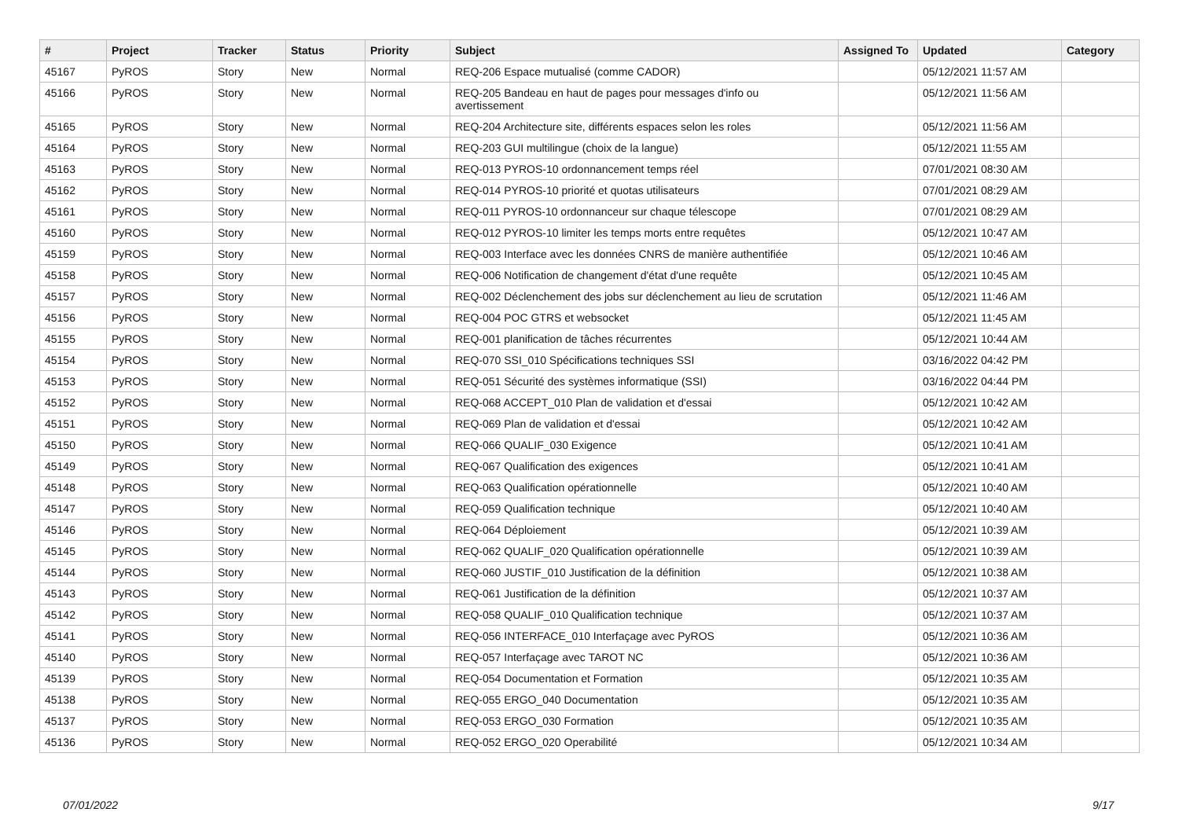| # | Project | Tracker | Status | Priority | Subject | Assigned To | Updated | Category |
| --- | --- | --- | --- | --- | --- | --- | --- | --- |
| 45167 | PyROS | Story | New | Normal | REQ-206 Espace mutualisé (comme CADOR) | | 05/12/2021 11:57 AM | |
| 45166 | PyROS | Story | New | Normal | REQ-205 Bandeau en haut de pages pour messages d'info ou avertissement | | 05/12/2021 11:56 AM | |
| 45165 | PyROS | Story | New | Normal | REQ-204 Architecture site, différents espaces selon les roles | | 05/12/2021 11:56 AM | |
| 45164 | PyROS | Story | New | Normal | REQ-203 GUI multilingue (choix de la langue) | | 05/12/2021 11:55 AM | |
| 45163 | PyROS | Story | New | Normal | REQ-013 PYROS-10 ordonnancement temps réel | | 07/01/2021 08:30 AM | |
| 45162 | PyROS | Story | New | Normal | REQ-014 PYROS-10 priorité et quotas utilisateurs | | 07/01/2021 08:29 AM | |
| 45161 | PyROS | Story | New | Normal | REQ-011 PYROS-10 ordonnanceur sur chaque télescope | | 07/01/2021 08:29 AM | |
| 45160 | PyROS | Story | New | Normal | REQ-012 PYROS-10 limiter les temps morts entre requêtes | | 05/12/2021 10:47 AM | |
| 45159 | PyROS | Story | New | Normal | REQ-003 Interface avec les données CNRS de manière authentifiée | | 05/12/2021 10:46 AM | |
| 45158 | PyROS | Story | New | Normal | REQ-006 Notification de changement d'état d'une requête | | 05/12/2021 10:45 AM | |
| 45157 | PyROS | Story | New | Normal | REQ-002 Déclenchement des jobs sur déclenchement au lieu de scrutation | | 05/12/2021 11:46 AM | |
| 45156 | PyROS | Story | New | Normal | REQ-004 POC GTRS et websocket | | 05/12/2021 11:45 AM | |
| 45155 | PyROS | Story | New | Normal | REQ-001 planification de tâches récurrentes | | 05/12/2021 10:44 AM | |
| 45154 | PyROS | Story | New | Normal | REQ-070 SSI_010 Spécifications techniques SSI | | 03/16/2022 04:42 PM | |
| 45153 | PyROS | Story | New | Normal | REQ-051 Sécurité des systèmes informatique (SSI) | | 03/16/2022 04:44 PM | |
| 45152 | PyROS | Story | New | Normal | REQ-068 ACCEPT_010 Plan de validation et d'essai | | 05/12/2021 10:42 AM | |
| 45151 | PyROS | Story | New | Normal | REQ-069 Plan de validation et d'essai | | 05/12/2021 10:42 AM | |
| 45150 | PyROS | Story | New | Normal | REQ-066 QUALIF_030 Exigence | | 05/12/2021 10:41 AM | |
| 45149 | PyROS | Story | New | Normal | REQ-067 Qualification des exigences | | 05/12/2021 10:41 AM | |
| 45148 | PyROS | Story | New | Normal | REQ-063 Qualification opérationnelle | | 05/12/2021 10:40 AM | |
| 45147 | PyROS | Story | New | Normal | REQ-059 Qualification technique | | 05/12/2021 10:40 AM | |
| 45146 | PyROS | Story | New | Normal | REQ-064 Déploiement | | 05/12/2021 10:39 AM | |
| 45145 | PyROS | Story | New | Normal | REQ-062 QUALIF_020 Qualification opérationnelle | | 05/12/2021 10:39 AM | |
| 45144 | PyROS | Story | New | Normal | REQ-060 JUSTIF_010 Justification de la définition | | 05/12/2021 10:38 AM | |
| 45143 | PyROS | Story | New | Normal | REQ-061 Justification de la définition | | 05/12/2021 10:37 AM | |
| 45142 | PyROS | Story | New | Normal | REQ-058 QUALIF_010 Qualification technique | | 05/12/2021 10:37 AM | |
| 45141 | PyROS | Story | New | Normal | REQ-056 INTERFACE_010 Interfaçage avec PyROS | | 05/12/2021 10:36 AM | |
| 45140 | PyROS | Story | New | Normal | REQ-057 Interfaçage avec TAROT NC | | 05/12/2021 10:36 AM | |
| 45139 | PyROS | Story | New | Normal | REQ-054 Documentation et Formation | | 05/12/2021 10:35 AM | |
| 45138 | PyROS | Story | New | Normal | REQ-055 ERGO_040 Documentation | | 05/12/2021 10:35 AM | |
| 45137 | PyROS | Story | New | Normal | REQ-053 ERGO_030 Formation | | 05/12/2021 10:35 AM | |
| 45136 | PyROS | Story | New | Normal | REQ-052 ERGO_020 Operabilité | | 05/12/2021 10:34 AM | |
07/01/2022 9/17